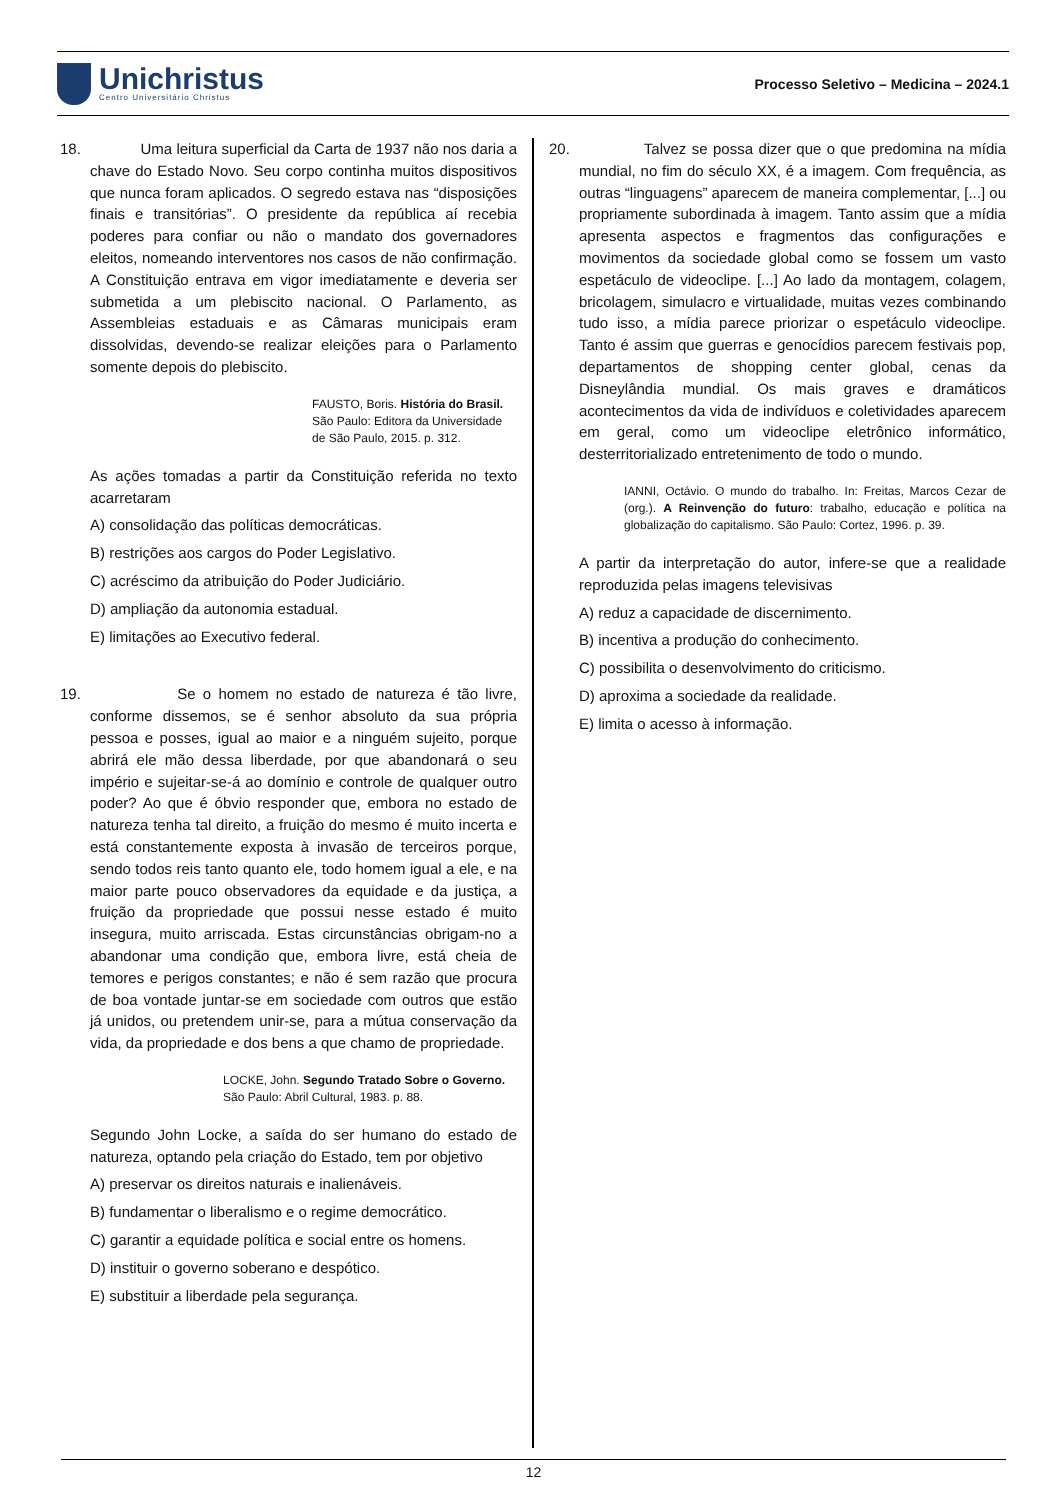Unichristus
Centro Universitário Christus
Processo Seletivo – Medicina – 2024.1
18. Uma leitura superficial da Carta de 1937 não nos daria a chave do Estado Novo. Seu corpo continha muitos dispositivos que nunca foram aplicados. O segredo estava nas “disposições finais e transitórias”. O presidente da república aí recebia poderes para confiar ou não o mandato dos governadores eleitos, nomeando interventores nos casos de não confirmação. A Constituição entrava em vigor imediatamente e deveria ser submetida a um plebiscito nacional. O Parlamento, as Assembleias estaduais e as Câmaras municipais eram dissolvidas, devendo-se realizar eleições para o Parlamento somente depois do plebiscito.
FAUSTO, Boris. História do Brasil. São Paulo: Editora da Universidade de São Paulo, 2015. p. 312.
As ações tomadas a partir da Constituição referida no texto acarretaram
A) consolidação das políticas democráticas.
B) restrições aos cargos do Poder Legislativo.
C) acréscimo da atribuição do Poder Judiciário.
D) ampliação da autonomia estadual.
E) limitações ao Executivo federal.
19. Se o homem no estado de natureza é tão livre, conforme dissemos, se é senhor absoluto da sua própria pessoa e posses, igual ao maior e a ninguém sujeito, porque abrirá ele mão dessa liberdade, por que abandonará o seu império e sujeitar-se-á ao domínio e controle de qualquer outro poder? Ao que é óbvio responder que, embora no estado de natureza tenha tal direito, a fruição do mesmo é muito incerta e está constantemente exposta à invasão de terceiros porque, sendo todos reis tanto quanto ele, todo homem igual a ele, e na maior parte pouco observadores da equidade e da justiça, a fruição da propriedade que possui nesse estado é muito insegura, muito arriscada. Estas circunstâncias obrigam-no a abandonar uma condição que, embora livre, está cheia de temores e perigos constantes; e não é sem razão que procura de boa vontade juntar-se em sociedade com outros que estão já unidos, ou pretendem unir-se, para a mútua conservação da vida, da propriedade e dos bens a que chamo de propriedade.
LOCKE, John. Segundo Tratado Sobre o Governo. São Paulo: Abril Cultural, 1983. p. 88.
Segundo John Locke, a saída do ser humano do estado de natureza, optando pela criação do Estado, tem por objetivo
A) preservar os direitos naturais e inalienáveis.
B) fundamentar o liberalismo e o regime democrático.
C) garantir a equidade política e social entre os homens.
D) instituir o governo soberano e despótico.
E) substituir a liberdade pela segurança.
20. Talvez se possa dizer que o que predomina na mídia mundial, no fim do século XX, é a imagem. Com frequência, as outras “linguagens” aparecem de maneira complementar, [...] ou propriamente subordinada à imagem. Tanto assim que a mídia apresenta aspectos e fragmentos das configurações e movimentos da sociedade global como se fossem um vasto espetáculo de videoclipe. [...] Ao lado da montagem, colagem, bricolagem, simulacro e virtualidade, muitas vezes combinando tudo isso, a mídia parece priorizar o espetáculo videoclipe. Tanto é assim que guerras e genocídios parecem festivais pop, departamentos de shopping center global, cenas da Disneylândia mundial. Os mais graves e dramáticos acontecimentos da vida de indivíduos e coletividades aparecem em geral, como um videoclipe eletrônico informático, desterritorializado entretenimento de todo o mundo.
IANNI, Octávio. O mundo do trabalho. In: Freitas, Marcos Cezar de (org.). A Reinvenção do futuro: trabalho, educação e política na globalização do capitalismo. São Paulo: Cortez, 1996. p. 39.
A partir da interpretação do autor, infere-se que a realidade reproduzida pelas imagens televisivas
A) reduz a capacidade de discernimento.
B) incentiva a produção do conhecimento.
C) possibilita o desenvolvimento do criticismo.
D) aproxima a sociedade da realidade.
E) limita o acesso à informação.
12